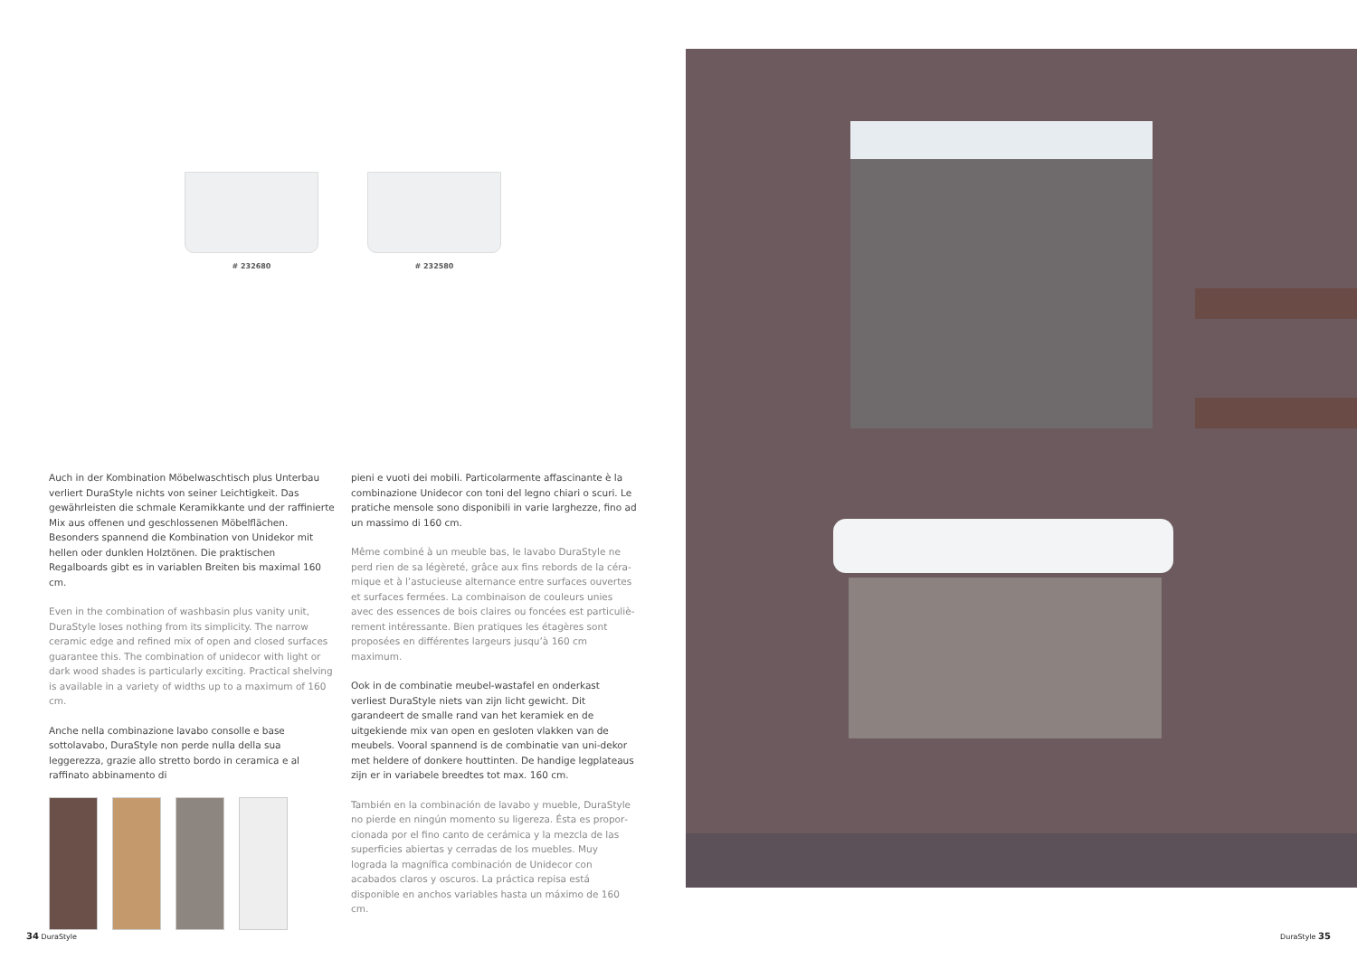# 232680 # 232580
Auch in der Kombination Möbelwaschtisch plus Unterbau verliert DuraStyle nichts von seiner Leichtigkeit. Das gewähr­leisten die schmale Keramikkante und der raffinierte Mix aus offenen und geschlossenen Möbelflächen. Besonders spannend die Kombination von Unidekor mit hellen oder dunklen Holztönen. Die praktischen Regalboards gibt es in variablen Breiten bis maximal 160 cm.
Even in the combination of washbasin plus vanity unit, DuraStyle loses nothing from its simplicity. The narrow ceramic edge and refined mix of open and closed surfaces guarantee this. The combination of unidecor with light or dark wood shades is particularly exciting. Practical shelving is available in a variety of widths up to a maximum of 160 cm.
Anche nella combinazione lavabo consolle e base sottolavabo, DuraStyle non perde nulla della sua leggerezza, grazie allo stretto bordo in ceramica e al raffinato abbinamento di
pieni e vuoti dei mobili. Particolarmente affascinante è la combinazione Unidecor con toni del legno chiari o scuri. Le pratiche mensole sono disponibili in varie larghezze, fino ad un massimo di 160 cm.
Même combiné à un meuble bas, le lavabo DuraStyle ne perd rien de sa légèreté, grâce aux fins rebords de la céra­mique et à l’astucieuse alternance entre surfaces ouvertes et surfaces fermées. La combinaison de couleurs unies avec des essences de bois claires ou foncées est particuliè­rement intéressante. Bien pratiques les étagères sont proposées en différentes largeurs jusqu’à 160 cm maximum.
Ook in de combinatie meubel-wastafel en onderkast verliest DuraStyle niets van zijn licht gewicht. Dit garandeert de smalle rand van het keramiek en de uitgekiende mix van open en gesloten vlakken van de meubels. Vooral spannend is de combinatie van uni-dekor met heldere of donkere houttinten. De handige legplateaus zijn er in variabele breed­tes tot max. 160 cm.
También en la combinación de lavabo y mueble, DuraStyle no pierde en ningún momento su ligereza. Ésta es propor­cionada por el fino canto de cerámica y la mezcla de las superficies abiertas y cerradas de los muebles. Muy lograda la magnífica combinación de Unidecor con acabados claros y oscuros. La práctica repisa está disponible en anchos variables hasta un máximo de 160 cm.
34 DuraStyle
DuraStyle 35